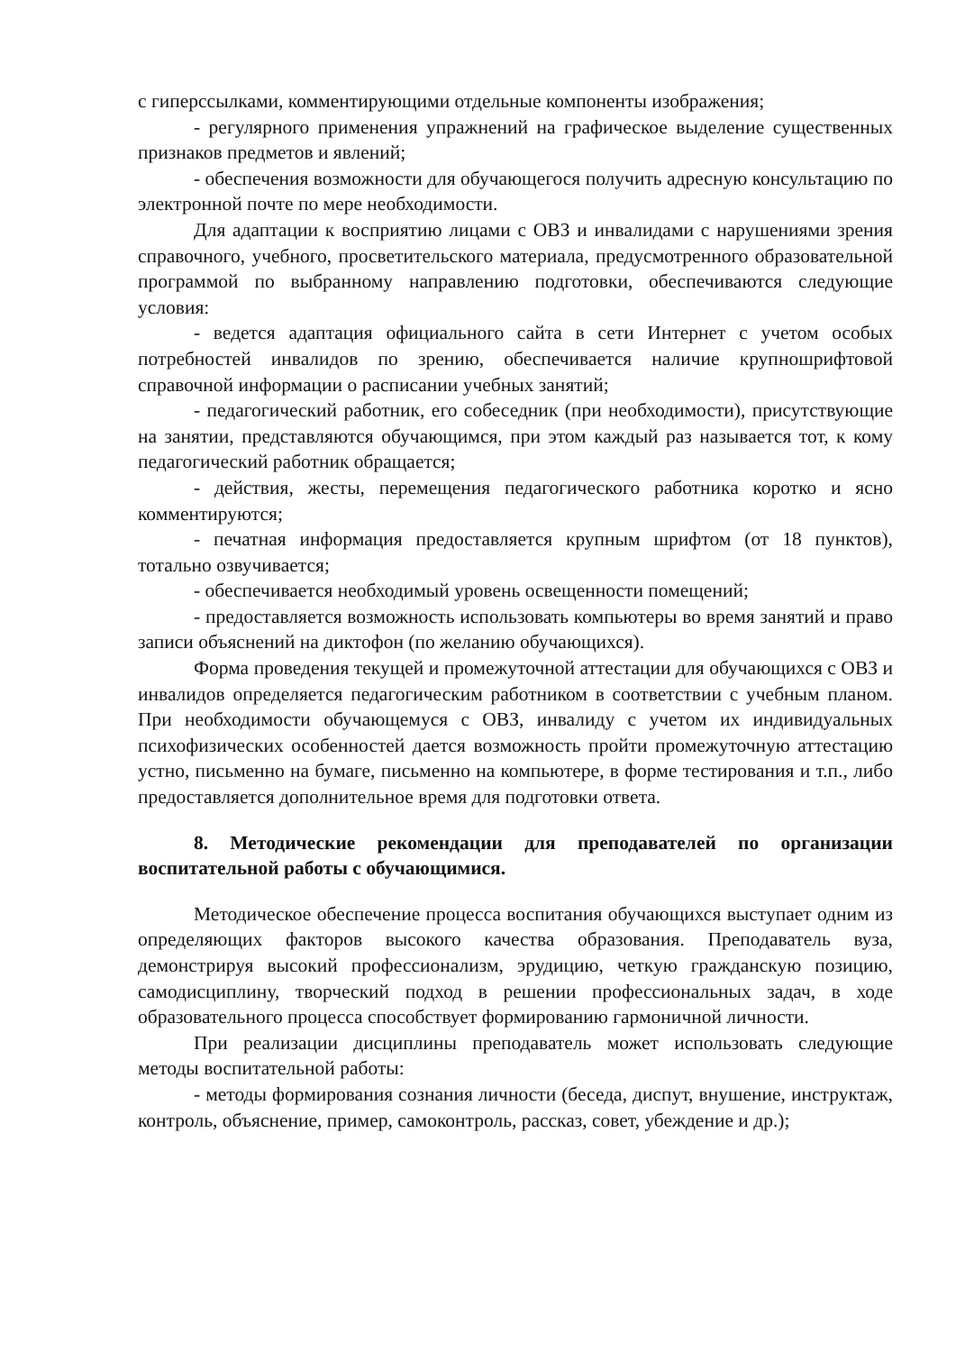с гиперссылками, комментирующими отдельные компоненты изображения;
- регулярного применения упражнений на графическое выделение существенных признаков предметов и явлений;
- обеспечения возможности для обучающегося получить адресную консультацию по электронной почте по мере необходимости.
Для адаптации к восприятию лицами с ОВЗ и инвалидами с нарушениями зрения справочного, учебного, просветительского материала, предусмотренного образовательной программой по выбранному направлению подготовки, обеспечиваются следующие условия:
- ведется адаптация официального сайта в сети Интернет с учетом особых потребностей инвалидов по зрению, обеспечивается наличие крупношрифтовой справочной информации о расписании учебных занятий;
- педагогический работник, его собеседник (при необходимости), присутствующие на занятии, представляются обучающимся, при этом каждый раз называется тот, к кому педагогический работник обращается;
- действия, жесты, перемещения педагогического работника коротко и ясно комментируются;
- печатная информация предоставляется крупным шрифтом (от 18 пунктов), тотально озвучивается;
- обеспечивается необходимый уровень освещенности помещений;
- предоставляется возможность использовать компьютеры во время занятий и право записи объяснений на диктофон (по желанию обучающихся).
Форма проведения текущей и промежуточной аттестации для обучающихся с ОВЗ и инвалидов определяется педагогическим работником в соответствии с учебным планом. При необходимости обучающемуся с ОВЗ, инвалиду с учетом их индивидуальных психофизических особенностей дается возможность пройти промежуточную аттестацию устно, письменно на бумаге, письменно на компьютере, в форме тестирования и т.п., либо предоставляется дополнительное время для подготовки ответа.
8. Методические рекомендации для преподавателей по организации воспитательной работы с обучающимися.
Методическое обеспечение процесса воспитания обучающихся выступает одним из определяющих факторов высокого качества образования. Преподаватель вуза, демонстрируя высокий профессионализм, эрудицию, четкую гражданскую позицию, самодисциплину, творческий подход в решении профессиональных задач, в ходе образовательного процесса способствует формированию гармоничной личности.
При реализации дисциплины преподаватель может использовать следующие методы воспитательной работы:
- методы формирования сознания личности (беседа, диспут, внушение, инструктаж, контроль, объяснение, пример, самоконтроль, рассказ, совет, убеждение и др.);